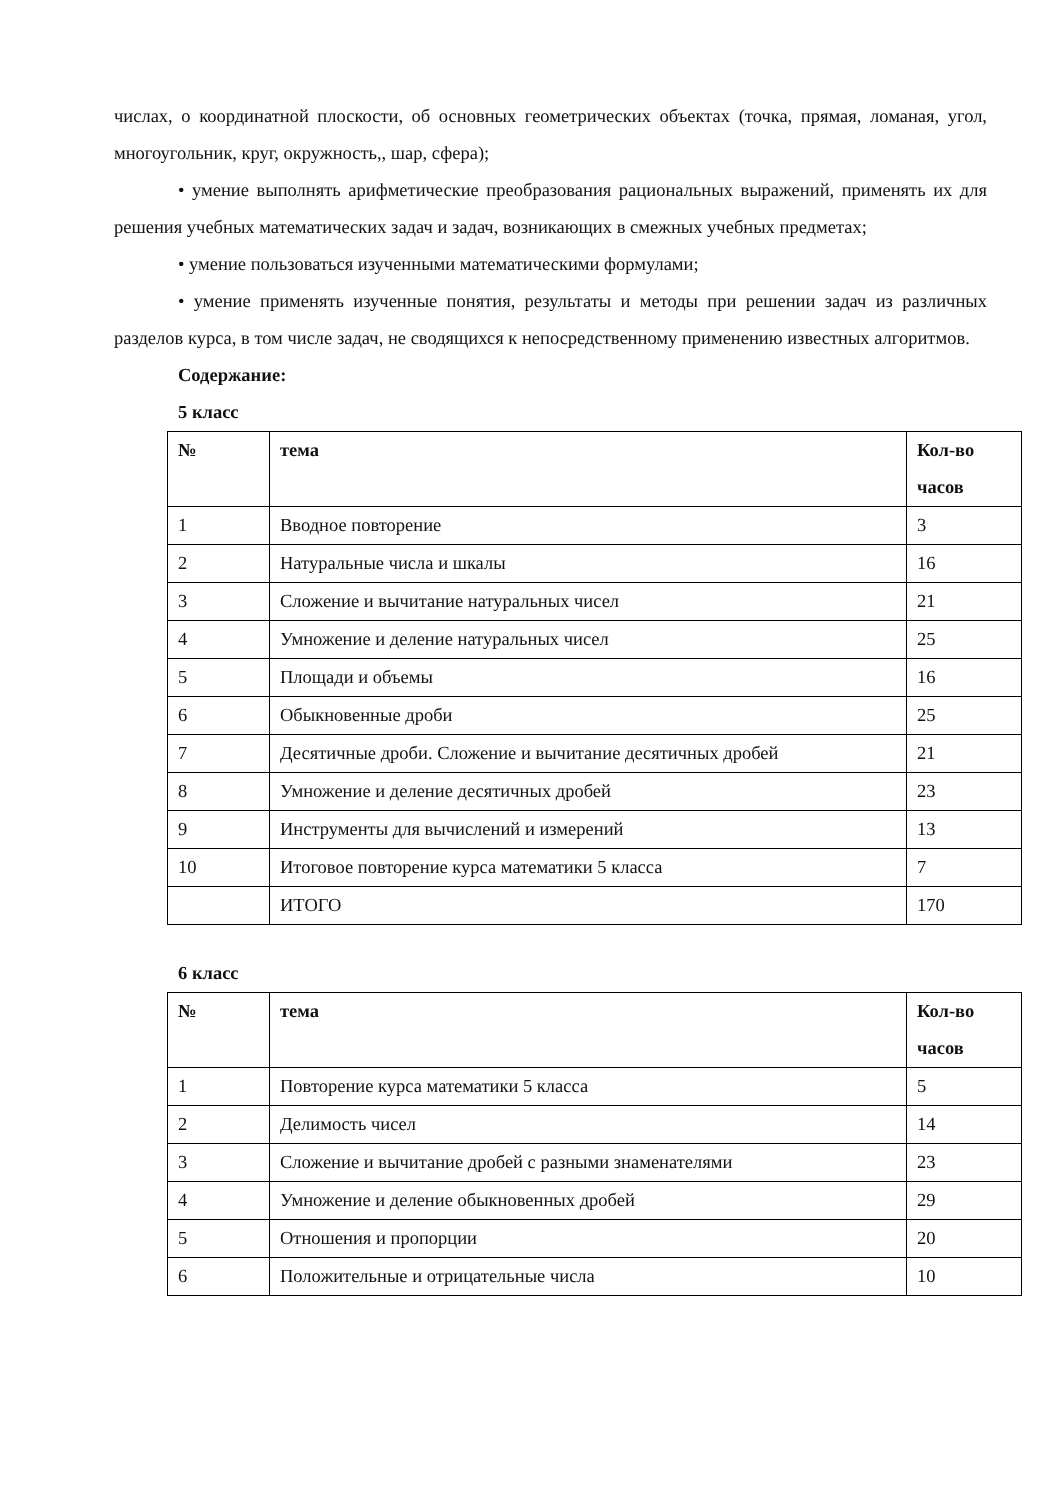числах, о координатной плоскости, об основных геометрических объектах (точка, прямая, ломаная, угол, многоугольник, круг, окружность,, шар, сфера);
• умение выполнять арифметические преобразования рациональных выражений, применять их для решения учебных математических задач и задач, возникающих в смежных учебных предметах;
• умение пользоваться изученными математическими формулами;
• умение применять изученные понятия, результаты и методы при решении задач из различных разделов курса, в том числе задач, не сводящихся к непосредственному применению известных алгоритмов.
Содержание:
5 класс
| № | тема | Кол-во часов |
| --- | --- | --- |
| 1 | Вводное повторение | 3 |
| 2 | Натуральные числа и шкалы | 16 |
| 3 | Сложение и вычитание натуральных чисел | 21 |
| 4 | Умножение и деление натуральных чисел | 25 |
| 5 | Площади и объемы | 16 |
| 6 | Обыкновенные дроби | 25 |
| 7 | Десятичные дроби. Сложение и вычитание десятичных дробей | 21 |
| 8 | Умножение и деление десятичных дробей | 23 |
| 9 | Инструменты для вычислений и измерений | 13 |
| 10 | Итоговое повторение курса математики 5 класса | 7 |
| | ИТОГО | 170 |
6 класс
| № | тема | Кол-во часов |
| --- | --- | --- |
| 1 | Повторение курса математики 5 класса | 5 |
| 2 | Делимость чисел | 14 |
| 3 | Сложение и вычитание дробей с разными знаменателями | 23 |
| 4 | Умножение и деление обыкновенных дробей | 29 |
| 5 | Отношения и пропорции | 20 |
| 6 | Положительные и отрицательные числа | 10 |